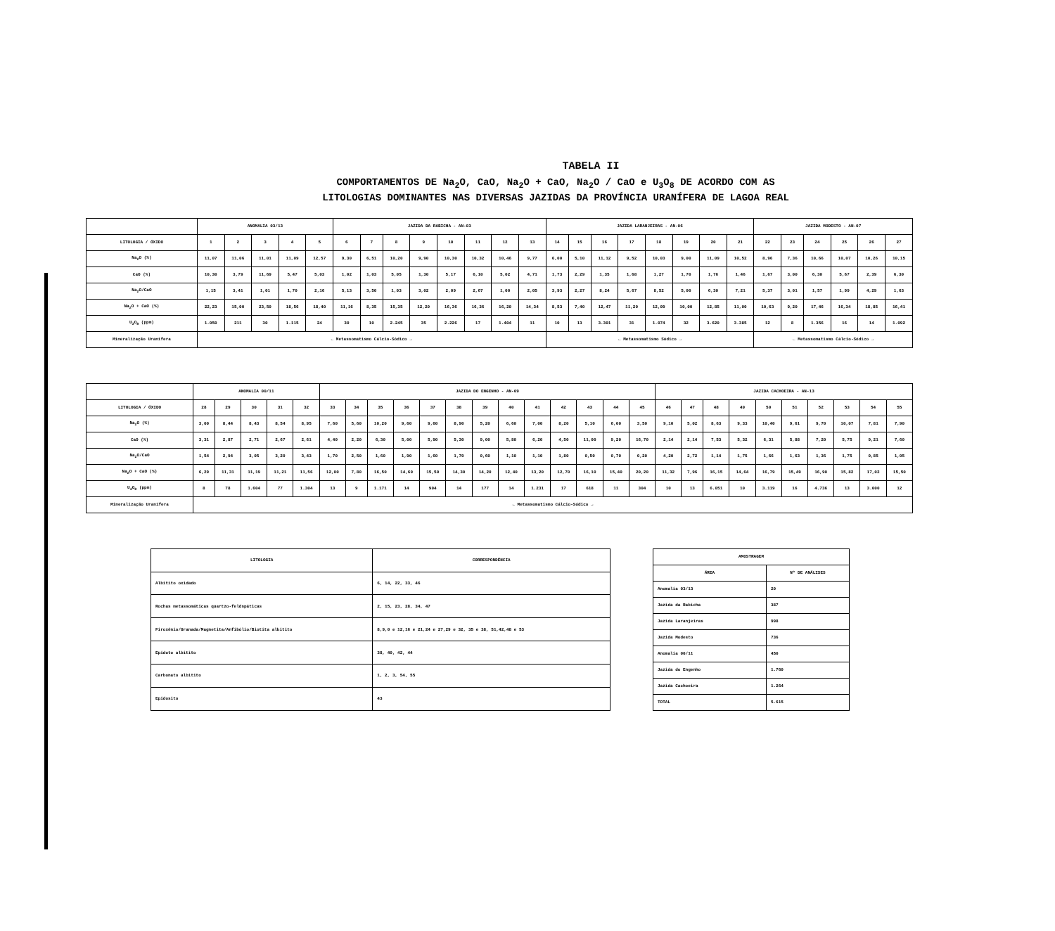TABELA II
COMPORTAMENTOS DE Na<sub>2</sub>O, CaO, Na<sub>2</sub>O + CaO, Na<sub>2</sub>O / CaO e U<sub>3</sub>O<sub>8</sub> DE ACORDO COM AS
LITOLOGIAS DOMINANTES NAS DIVERSAS JAZIDAS DA PROVÍNCIA URANÍFERA DE LAGOA REAL
| | ANOMALIA 03/13 | | | | | JAZIDA DA RABICHA - AN-03 | | | | | | | | JAZIDA LARANJEIRAS - AN-06 | | | | | | | | JAZIDA MODESTO - AN-07 | | | | | |
| --- | --- | --- | --- | --- | --- | --- | --- | --- | --- | --- | --- | --- | --- | --- | --- | --- | --- | --- | --- | --- | --- | --- | --- | --- | --- | --- | --- |
| LITOLOGIA / ÓXIDO | 1 | 2 | 3 | 4 | 5 | 6 | 7 | 8 | 9 | 10 | 11 | 12 | 13 | 14 | 15 | 16 | 17 | 18 | 19 | 20 | 21 | 22 | 23 | 24 | 25 | 26 | 27 |
| Na<sub>2</sub>O (%) | 11,07 | 11,06 | 11,01 | 11,09 | 12,57 | 9,30 | 6,51 | 10,20 | 9,90 | 10,30 | 10,32 | 10,46 | 9,77 | 6,00 | 5,10 | 11,12 | 9,52 | 10,03 | 9,00 | 11,09 | 10,52 | 8,96 | 7,36 | 10,66 | 10,07 | 10,26 | 10,15 |
| CaO (%) | 10,30 | 3,79 | 11,69 | 5,47 | 5,03 | 1,02 | 1,03 | 5,05 | 1,30 | 5,17 | 6,10 | 5,02 | 4,71 | 1,73 | 2,29 | 1,35 | 1,68 | 1,27 | 1,70 | 1,76 | 1,46 | 1,67 | 3,00 | 6,30 | 5,67 | 2,39 | 6,30 |
| Na<sub>2</sub>O/CaO | 1,15 | 3,41 | 1,01 | 1,70 | 2,16 | 5,13 | 3,50 | 1,03 | 3,02 | 2,09 | 2,67 | 1,00 | 2,05 | 3,93 | 2,27 | 8,24 | 5,67 | 8,52 | 5,00 | 6,30 | 7,21 | 5,37 | 3,01 | 1,57 | 1,99 | 4,29 | 1,63 |
| Na<sub>2</sub>O + CaO (%) | 22,23 | 15,00 | 23,50 | 18,56 | 18,40 | 11,16 | 8,35 | 15,35 | 12,20 | 16,36 | 16,36 | 16,20 | 14,34 | 8,53 | 7,40 | 12,47 | 11,20 | 12,09 | 10,00 | 12,85 | 11,00 | 10,63 | 9,20 | 17,46 | 16,34 | 18,85 | 16,41 |
| U<sub>3</sub>O<sub>8</sub> (ppm) | 1.050 | 211 | 30 | 1.115 | 24 | 30 | 10 | 2.245 | 35 | 2.226 | 17 | 1.404 | 11 | 10 | 13 | 3.301 | 31 | 1.074 | 32 | 3.620 | 3.385 | 12 | 8 | 1.356 | 16 | 14 | 1.092 |
| Mineralização Uranífera | ← Metassomatismo Cálcio-Sódico → | | | | | | | | | | | | | ← Metassomatismo Sódico → | | | | | | | | ← Metassomatismo Cálcio-Sódico → | | | | | |
| | ANOMALIA 00/11 | | | | | JAZIDA DO ENGENHO - AN-09 | | | | | | | | | | | | | JAZIDA CACHOEIRA - AN-13 | | | | | | | | | |
| --- | --- | --- | --- | --- | --- | --- | --- | --- | --- | --- | --- | --- | --- | --- | --- | --- | --- | --- | --- | --- | --- | --- | --- | --- | --- | --- | --- | --- |
| LITOLOGIA / ÓXIDO | 28 | 29 | 30 | 31 | 32 | 33 | 34 | 35 | 36 | 37 | 38 | 39 | 40 | 41 | 42 | 43 | 44 | 45 | 46 | 47 | 48 | 49 | 50 | 51 | 52 | 53 | 54 | 55 |
| Na<sub>2</sub>O (%) | 3,00 | 8,44 | 8,43 | 8,54 | 8,95 | 7,60 | 5,60 | 10,20 | 9,60 | 9,60 | 8,90 | 5,20 | 6,60 | 7,00 | 8,20 | 5,10 | 6,00 | 3,50 | 9,10 | 5,02 | 8,63 | 9,33 | 10,40 | 9,61 | 9,70 | 10,07 | 7,81 | 7,90 |
| CaO (%) | 3,31 | 2,87 | 2,71 | 2,67 | 2,61 | 4,40 | 2,20 | 6,30 | 5,00 | 5,90 | 5,30 | 9,00 | 5,80 | 6,20 | 4,50 | 11,00 | 9,20 | 16,70 | 2,14 | 2,14 | 7,53 | 5,32 | 6,31 | 5,88 | 7,20 | 5,75 | 9,21 | 7,60 |
| Na<sub>2</sub>O/CaO | 1,54 | 2,94 | 3,05 | 3,20 | 3,43 | 1,70 | 2,50 | 1,60 | 1,90 | 1,60 | 1,70 | 0,60 | 1,10 | 1,10 | 1,80 | 0,50 | 0,70 | 0,20 | 4,20 | 2,72 | 1,14 | 1,75 | 1,66 | 1,63 | 1,36 | 1,75 | 0,85 | 1,05 |
| Na<sub>2</sub>O + CaO (%) | 6,29 | 11,31 | 11,19 | 11,21 | 11,56 | 12,00 | 7,80 | 16,50 | 14,60 | 15,50 | 14,30 | 14,20 | 12,40 | 13,20 | 12,70 | 16,10 | 15,40 | 20,20 | 11,32 | 7,96 | 16,15 | 14,64 | 16,79 | 15,49 | 16,90 | 15,82 | 17,02 | 15,50 |
| U<sub>3</sub>O<sub>8</sub> (ppm) | 8 | 78 | 1.604 | 77 | 1.304 | 13 | 9 | 1.171 | 14 | 904 | 14 | 177 | 14 | 1.231 | 17 | 618 | 11 | 304 | 10 | 13 | 6.051 | 10 | 3.119 | 16 | 4.736 | 13 | 3.000 | 12 |
| Mineralização Uranífera | ← Metassomatismo Cálcio-Sódico → | | | | | | | | | | | | | | | | | | | | | | | | | | | |
| LITOLOGIA | CORRESPONDÊNCIA |
| --- | --- |
| Albitito oxidado | 6, 14, 22, 33, 46 |
| Rochas metassomáticas quartzo-feldspáticas | 2, 15, 23, 28, 34, 47 |
| Piroxênio/Granada/Magnetita/Anfibólio/Biotita albitito | 8,9,0 e 12,16 e 21,24 e 27,29 e 32, 35 e 38, 51,42,48 e 53 |
| Epidoto albitito | 38, 40, 42, 44 |
| Carbonato albitito | 1, 2, 3, 54, 55 |
| Epidosito | 43 |
| AMOSTRAGEM | |
| --- | --- |
| ÁREA | Nº DE ANÁLISES |
| Anomalia 03/13 | 20 |
| Jazida da Rabicha | 387 |
| Jazida Laranjeiras | 998 |
| Jazida Modesto | 736 |
| Anomalia 00/11 | 450 |
| Jazida do Engenho | 1.760 |
| Jazida Cachoeira | 1.264 |
| TOTAL | 5.615 |